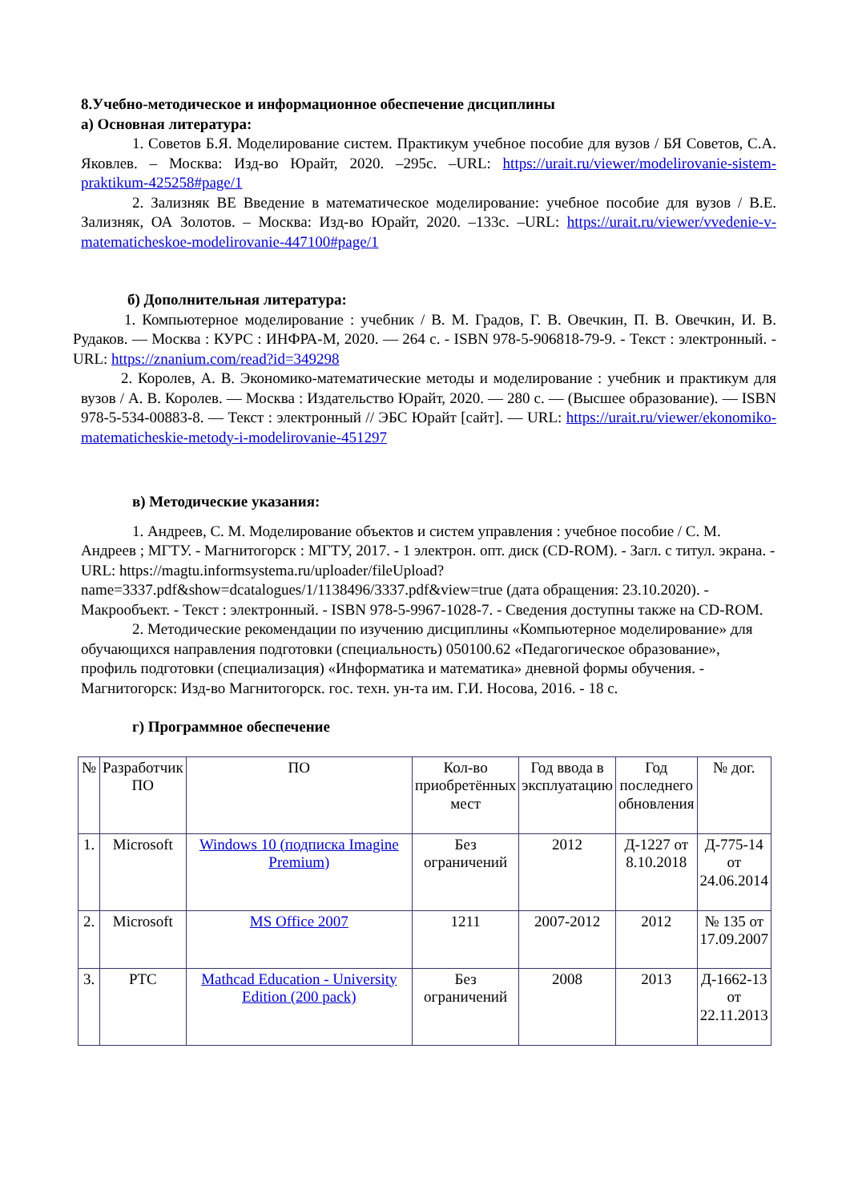8.Учебно-методическое и информационное обеспечение дисциплины
а) Основная литература:
1. Советов Б.Я. Моделирование систем. Практикум учебное пособие для вузов / БЯ Советов, С.А. Яковлев. – Москва: Изд-во Юрайт, 2020. –295с. –URL: https://urait.ru/viewer/modelirovanie-sistem-praktikum-425258#page/1
2. Зализняк ВЕ Введение в математическое моделирование: учебное пособие для вузов / В.Е. Зализняк, ОА Золотов. – Москва: Изд-во Юрайт, 2020. –133с. –URL: https://urait.ru/viewer/vvedenie-v-matematicheskoe-modelirovanie-447100#page/1
б) Дополнительная литература:
1. Компьютерное моделирование : учебник / В. М. Градов, Г. В. Овечкин, П. В. Овечкин, И. В. Рудаков. — Москва : КУРС : ИНФРА-М, 2020. — 264 с. - ISBN 978-5-906818-79-9. - Текст : электронный. - URL: https://znanium.com/read?id=349298
2. Королев, А. В. Экономико-математические методы и моделирование : учебник и практикум для вузов / А. В. Королев. — Москва : Издательство Юрайт, 2020. — 280 с. — (Высшее образование). — ISBN 978-5-534-00883-8. — Текст : электронный // ЭБС Юрайт [сайт]. — URL: https://urait.ru/viewer/ekonomiko-matematicheskie-metody-i-modelirovanie-451297
в) Методические указания:
1. Андреев, С. М. Моделирование объектов и систем управления : учебное пособие / С. М. Андреев ; МГТУ. - Магнитогорск : МГТУ, 2017. - 1 электрон. опт. диск (CD-ROM). - Загл. с титул. экрана. - URL: https://magtu.informsystema.ru/uploader/fileUpload?name=3337.pdf&show=dcatalogues/1/1138496/3337.pdf&view=true (дата обращения: 23.10.2020). - Макрообъект. - Текст : электронный. - ISBN 978-5-9967-1028-7. - Сведения доступны также на CD-ROM.
2. Методические рекомендации по изучению дисциплины «Компьютерное моделирование» для обучающихся направления подготовки (специальность) 050100.62 «Педагогическое образование», профиль подготовки (специализация) «Информатика и математика» дневной формы обучения. - Магнитогорск: Изд-во Магнитогорск. гос. техн. ун-та им. Г.И. Носова, 2016. - 18 с.
г) Программное обеспечение
| № | Разработчик ПО | ПО | Кол-во приобретённых мест | Год ввода в эксплуатацию | Год последнего обновления | № дог. |
| --- | --- | --- | --- | --- | --- | --- |
| 1. | Microsoft | Windows 10 (подписка Imagine Premium) | Без ограничений | 2012 | Д-1227 от 8.10.2018 | Д-775-14 от 24.06.2014 |
| 2. | Microsoft | MS Office 2007 | 1211 | 2007-2012 | 2012 | № 135 от 17.09.2007 |
| 3. | PTC | Mathcad Education - University Edition (200 pack) | Без ограничений | 2008 | 2013 | Д-1662-13 от 22.11.2013 |